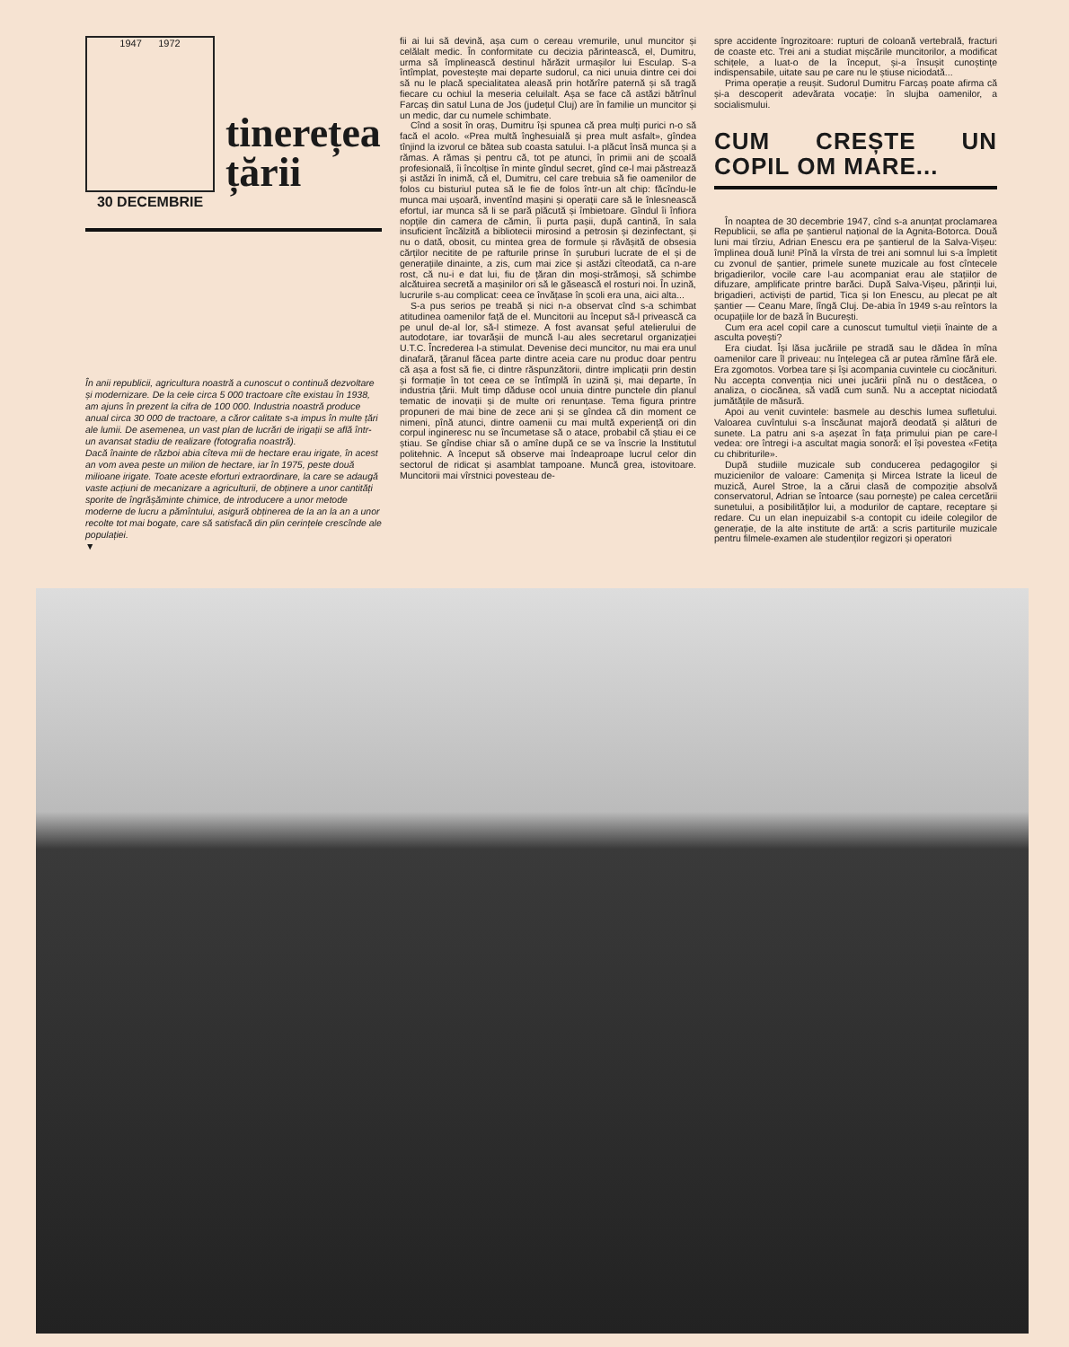1947 1972
30 DECEMBRIE
tinerețea
țării
În anii republicii, agricultura noastră a cunoscut o continuă dezvoltare și modernizare. De la cele circa 5 000 tractoare cîte existau în 1938, am ajuns în prezent la cifra de 100 000. Industria noastră produce anual circa 30 000 de tractoare, a căror calitate s-a impus în multe țări ale lumii. De asemenea, un vast plan de lucrări de irigații se află într-un avansat stadiu de realizare (fotografia noastră).
Dacă înainte de război abia cîteva mii de hectare erau irigate, în acest an vom avea peste un milion de hectare, iar în 1975, peste două milioane irigate. Toate aceste eforturi extraordinare, la care se adaugă vaste acțiuni de mecanizare a agriculturii, de obținere a unor cantități sporite de îngrășăminte chimice, de introducere a unor metode moderne de lucru a pămîntului, asigură obținerea de la an la an a unor recolte tot mai bogate, care să satisfacă din plin cerințele crescînde ale populației.
▼
fii ai lui să devină, așa cum o cereau vremurile, unul muncitor și celălalt medic. În conformitate cu decizia părintească, el, Dumitru, urma să împlinească destinul hărăzit urmașilor lui Esculap. S-a întîmplat, povestește mai departe sudorul, ca nici unuia dintre cei doi să nu le placă specialitatea aleasă prin hotărîre paternă și să tragă fiecare cu ochiul la meseria celuilalt. Așa se face că astăzi bătrînul Farcaș din satul Luna de Jos (județul Cluj) are în familie un muncitor și un medic, dar cu numele schimbate.
Cînd a sosit în oraș, Dumitru își spunea că prea mulți purici n-o să facă el acolo. «Prea multă înghesuială și prea mult asfalt», gîndea tînjind la izvorul ce bătea sub coasta satului. I-a plăcut însă munca și a rămas. A rămas și pentru că, tot pe atunci, în primii ani de școală profesională, îi încolțise în minte gîndul secret, gînd ce-l mai păstrează și astăzi în inimă, că el, Dumitru, cel care trebuia să fie oamenilor de folos cu bisturiul putea să le fie de folos într-un alt chip: făcîndu-le munca mai ușoară, inventînd mașini și operații care să le înlesnească efortul, iar munca să li se pară plăcută și îmbietoare. Gîndul îi înfiora nopțile din camera de cămin, îi purta pașii, după cantină, în sala insuficient încălzită a bibliotecii mirosind a petrosin și dezinfectant, și nu o dată, obosit, cu mintea grea de formule și răvășită de obsesia cărților necitite de pe rafturile prinse în șuruburi lucrate de el și de generațiile dinainte, a zis, cum mai zice și astăzi cîteodată, ca n-are rost, că nu-i e dat lui, fiu de țăran din moși-strămoși, să schimbe alcătuirea secretă a mașinilor ori să le găsească el rosturi noi. În uzină, lucrurile s-au complicat: ceea ce învățase în școli era una, aici alta...
S-a pus serios pe treabă și nici n-a observat cînd s-a schimbat atitudinea oamenilor față de el. Muncitorii au început să-l privească ca pe unul de-al lor, să-l stimeze. A fost avansat șeful atelierului de autodotare, iar tovarășii de muncă l-au ales secretarul organizației U.T.C. Încrederea l-a stimulat. Devenise deci muncitor, nu mai era unul dinafară, țăranul făcea parte dintre aceia care nu produc doar pentru că așa a fost să fie, ci dintre răspunzătorii, dintre implicații prin destin și formație în tot ceea ce se întîmplă în uzină și, mai departe, în industria țării. Mult timp dăduse ocol unuia dintre punctele din planul tematic de inovații și de multe ori renunțase. Tema figura printre propuneri de mai bine de zece ani și se gîndea că din moment ce nimeni, pînă atunci, dintre oamenii cu mai multă experiență ori din corpul ingineresc nu se încumetase să o atace, probabil că știau ei ce știau. Se gîndise chiar să o amîne după ce se va înscrie la Institutul politehnic. A început să observe mai îndeaproape lucrul celor din sectorul de ridicat și asamblat tampoane. Muncă grea, istovitoare. Muncitorii mai vîrstnici povesteau de-
spre accidente îngrozitoare: rupturi de coloană vertebrală, fracturi de coaste etc. Trei ani a studiat mișcările muncitorilor, a modificat schițele, a luat-o de la început, și-a însușit cunoștințe indispensabile, uitate sau pe care nu le știuse niciodată...
Prima operație a reușit. Sudorul Dumitru Farcaș poate afirma că și-a descoperit adevărata vocație: în slujba oamenilor, a socialismului.
CUM CREȘTE UN COPIL OM MARE...
În noaptea de 30 decembrie 1947, cînd s-a anunțat proclamarea Republicii, se afla pe șantierul național de la Agnita-Botorca. Două luni mai tîrziu, Adrian Enescu era pe șantierul de la Salva-Vișeu: împlinea două luni! Pînă la vîrsta de trei ani somnul lui s-a împletit cu zvonul de șantier, primele sunete muzicale au fost cîntecele brigadierilor, vocile care l-au acompaniat erau ale stațiilor de difuzare, amplificate printre barăci. După Salva-Vișeu, părinții lui, brigadieri, activiști de partid, Tica și Ion Enescu, au plecat pe alt șantier — Ceanu Mare, lîngă Cluj. De-abia în 1949 s-au reîntors la ocupațiile lor de bază în București.
Cum era acel copil care a cunoscut tumultul vieții înainte de a asculta povești?
Era ciudat. Își lăsa jucăriile pe stradă sau le dădea în mîna oamenilor care îl priveau: nu înțelegea că ar putea rămîne fără ele. Era zgomotos. Vorbea tare și își acompania cuvintele cu ciocănituri. Nu accepta convenția nici unei jucării pînă nu o destăcea, o analiza, o ciocănea, să vadă cum sună. Nu a acceptat niciodată jumătățile de măsură.
Apoi au venit cuvintele: basmele au deschis lumea sufletului. Valoarea cuvîntului s-a înscăunat majoră deodată și alături de sunete. La patru ani s-a așezat în fața primului pian pe care-l vedea: ore întregi i-a ascultat magia sonoră: el își povestea «Fetița cu chibriturile».
După studiile muzicale sub conducerea pedagogilor și muzicienilor de valoare: Camenița și Mircea Istrate la liceul de muzică, Aurel Stroe, la a cărui clasă de compoziție absolvă conservatorul, Adrian se întoarce (sau pornește) pe calea cercetării sunetului, a posibilităților lui, a modurilor de captare, receptare și redare. Cu un elan inepuizabil s-a contopit cu ideile colegilor de generație, de la alte institute de artă: a scris partiturile muzicale pentru filmele-examen ale studenților regizori și operatori